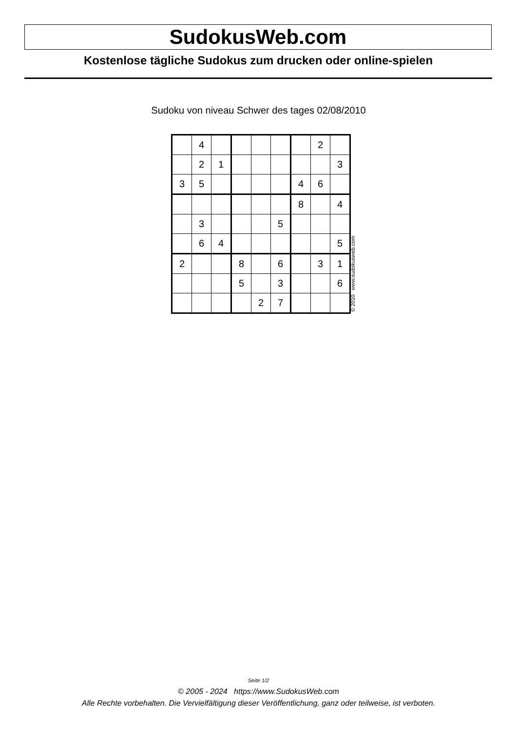SudokusWeb.com
Kostenlose tägliche Sudokus zum drucken oder online-spielen
Sudoku von niveau Schwer des tages 02/08/2010
| | 4 | | | | | | 2 | |
| | 2 | 1 | | | | | | 3 |
| 3 | 5 | | | | | 4 | 6 | |
| | | | | | | 8 | | 4 |
| | 3 | | | | 5 | | | |
| | 6 | 4 | | | | | | 5 |
| 2 | | | 8 | | 6 | | 3 | 1 |
| | | | 5 | | 3 | | | 6 |
| | | | | 2 | 7 | | | |
© 2010 www.sudokusweb.com
Seite 1/2
© 2005 - 2024 https://www.SudokusWeb.com
Alle Rechte vorbehalten. Die Vervielfältigung dieser Veröffentlichung, ganz oder teilweise, ist verboten.